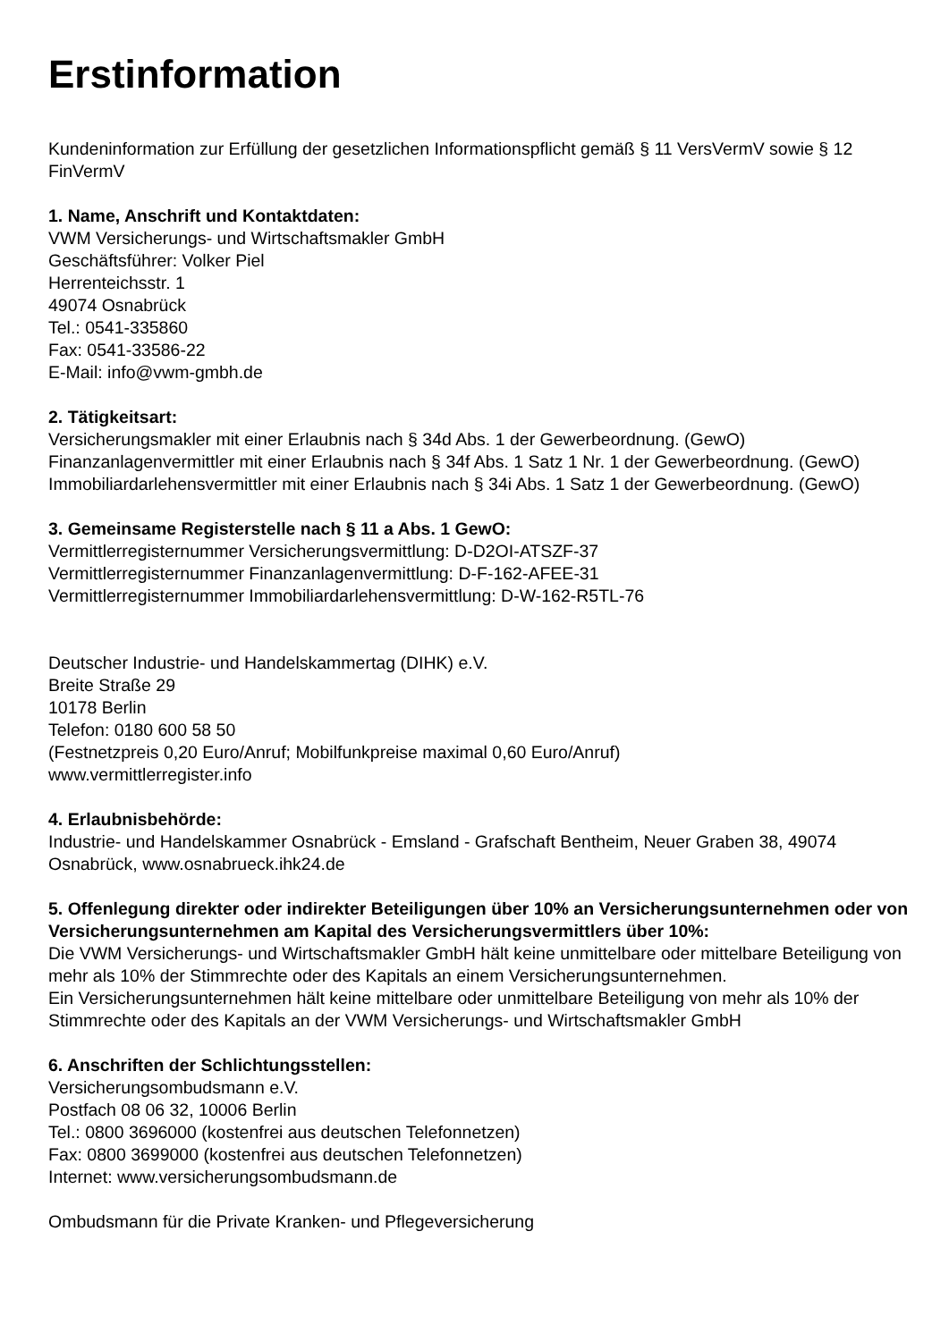Erstinformation
Kundeninformation zur Erfüllung der gesetzlichen Informationspflicht gemäß § 11 VersVermV sowie § 12 FinVermV
1. Name, Anschrift und Kontaktdaten:
VWM Versicherungs- und Wirtschaftsmakler GmbH
Geschäftsführer: Volker Piel
Herrenteichsstr. 1
49074 Osnabrück
Tel.: 0541-335860
Fax: 0541-33586-22
E-Mail: info@vwm-gmbh.de
2. Tätigkeitsart:
Versicherungsmakler mit einer Erlaubnis nach § 34d Abs. 1 der Gewerbeordnung. (GewO)
Finanzanlagenvermittler mit einer Erlaubnis nach § 34f Abs. 1 Satz 1 Nr. 1 der Gewerbeordnung. (GewO)
Immobiliardarlehensvermittler mit einer Erlaubnis nach § 34i Abs. 1 Satz 1 der Gewerbeordnung. (GewO)
3. Gemeinsame Registerstelle nach § 11 a Abs. 1 GewO:
Vermittlerregisternummer Versicherungsvermittlung: D-D2OI-ATSZF-37
Vermittlerregisternummer Finanzanlagenvermittlung: D-F-162-AFEE-31
Vermittlerregisternummer Immobiliardarlehensvermittlung: D-W-162-R5TL-76
Deutscher Industrie- und Handelskammertag (DIHK) e.V.
Breite Straße 29
10178 Berlin
Telefon: 0180 600 58 50
(Festnetzpreis 0,20 Euro/Anruf; Mobilfunkpreise maximal 0,60 Euro/Anruf)
www.vermittlerregister.info
4. Erlaubnisbehörde:
Industrie- und Handelskammer Osnabrück - Emsland - Grafschaft Bentheim, Neuer Graben 38, 49074 Osnabrück, www.osnabrueck.ihk24.de
5. Offenlegung direkter oder indirekter Beteiligungen über 10% an Versicherungsunternehmen oder von Versicherungsunternehmen am Kapital des Versicherungsvermittlers über 10%:
Die VWM Versicherungs- und Wirtschaftsmakler GmbH hält keine unmittelbare oder mittelbare Beteiligung von mehr als 10% der Stimmrechte oder des Kapitals an einem Versicherungsunternehmen.
Ein Versicherungsunternehmen hält keine mittelbare oder unmittelbare Beteiligung von mehr als 10% der Stimmrechte oder des Kapitals an der VWM Versicherungs- und Wirtschaftsmakler GmbH
6. Anschriften der Schlichtungsstellen:
Versicherungsombudsmann e.V.
Postfach 08 06 32, 10006 Berlin
Tel.: 0800 3696000 (kostenfrei aus deutschen Telefonnetzen)
Fax: 0800 3699000 (kostenfrei aus deutschen Telefonnetzen)
Internet: www.versicherungsombudsmann.de
Ombudsmann für die Private Kranken- und Pflegeversicherung